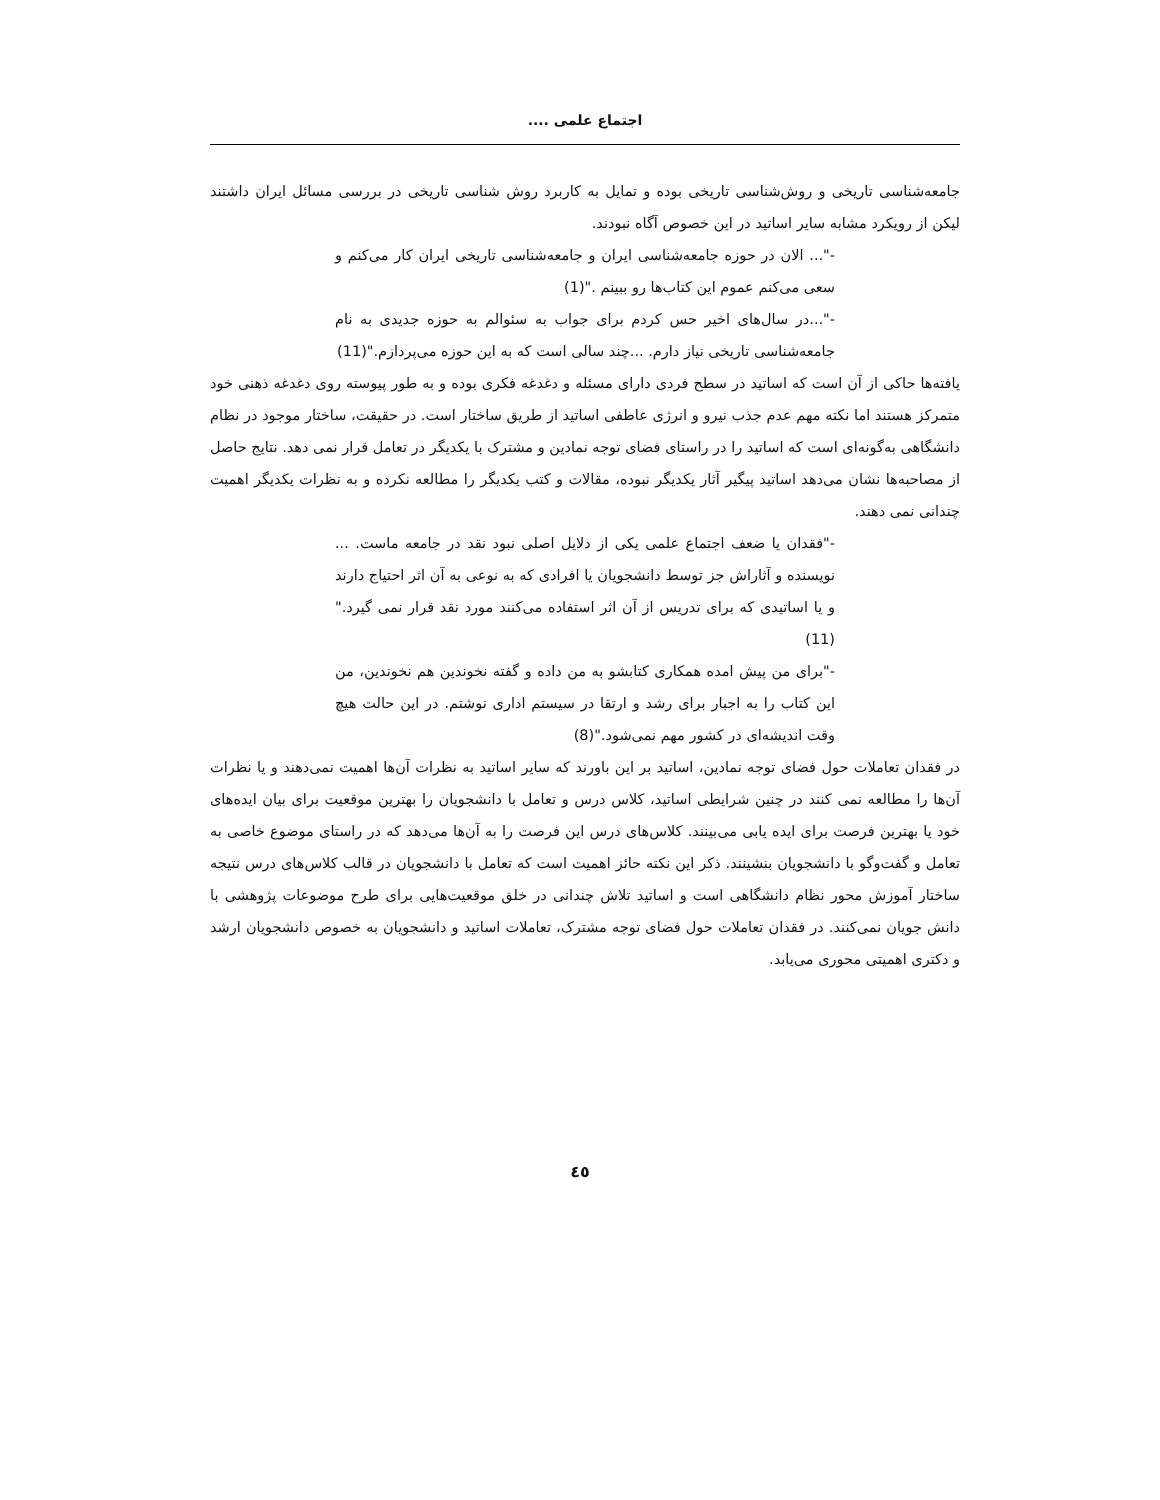اجتماع علمی ....
جامعه‌شناسی تاریخی و روش‌شناسی تاریخی بوده و تمایل به کاربرد روش شناسی تاریخی در بررسی مسائل ایران داشتند لیکن از رویکرد مشابه سایر اساتید در این خصوص آگاه نبودند.
-"... الان در حوزه جامعه‌شناسی ایران و جامعه‌شناسی تاریخی ایران کار می‌کنم و سعی می‌کنم عموم این کتاب‌ها رو ببینم ."(1)
-"...در سال‌های اخیر حس کردم برای جواب به سئوالم به حوزه جدیدی به نام جامعه‌شناسی تاریخی نیاز دارم. ...چند سالی است که به این حوزه می‌پردازم."(11)
یافته‌ها حاکی از آن است که اساتید در سطح فردی دارای مسئله و دغدغه فکری بوده و به طور پیوسته روی دغدغه ذهنی خود متمرکز هستند اما نکته مهم عدم جذب نیرو و انرژی عاطفی اساتید از طریق ساختار است. در حقیقت، ساختار موجود در نظام دانشگاهی به‌گونه‌ای است که اساتید را در راستای فضای توجه نمادین و مشترک با یکدیگر در تعامل قرار نمی دهد. نتایج حاصل از مصاحبه‌ها نشان می‌دهد اساتید پیگیر آثار یکدیگر نبوده، مقالات و کتب یکدیگر را مطالعه نکرده و به نظرات یکدیگر اهمیت چندانی نمی دهند.
-"فقدان یا ضعف اجتماع علمی یکی از دلایل اصلی نبود نقد در جامعه ماست. ... نویسنده و آثاراش جز توسط دانشجویان یا افرادی که به نوعی به آن اثر احتیاج دارند و یا اساتیدی که برای تدریس از آن اثر استفاده می‌کنند مورد نقد قرار نمی گیرد."(11)
-"برای من پیش امده همکاری کتابشو به من داده و گفته نخوندین هم نخوندین، من این کتاب را به اجبار برای رشد و ارتقا در سیستم اداری نوشتم. در این حالت هیچ وقت اندیشه‌ای در کشور مهم نمی‌شود."(8)
در فقدان تعاملات حول فضای توجه نمادین، اساتید بر این باورند که سایر اساتید به نظرات آن‌ها اهمیت نمی‌دهند و یا نظرات آن‌ها را مطالعه نمی کنند در چنین شرایطی اساتید، کلاس درس و تعامل با دانشجویان را بهترین موقعیت برای بیان ایده‌های خود یا بهترین فرصت برای ایده یابی می‌بینند. کلاس‌های درس این فرصت را به آن‌ها می‌دهد که در راستای موضوع خاصی به تعامل و گفت‌وگو با دانشجویان بنشینند. ذکر این نکته حائز اهمیت است که تعامل با دانشجویان در قالب کلاس‌های درس نتیجه ساختار آموزش محور نظام دانشگاهی است و اساتید تلاش چندانی در خلق موقعیت‌هایی برای طرح موضوعات پژوهشی با دانش جویان نمی‌کنند. در فقدان تعاملات حول فضای توجه مشترک، تعاملات اساتید و دانشجویان به خصوص دانشجویان ارشد و دکتری اهمیتی محوری می‌یابد.
٤٥